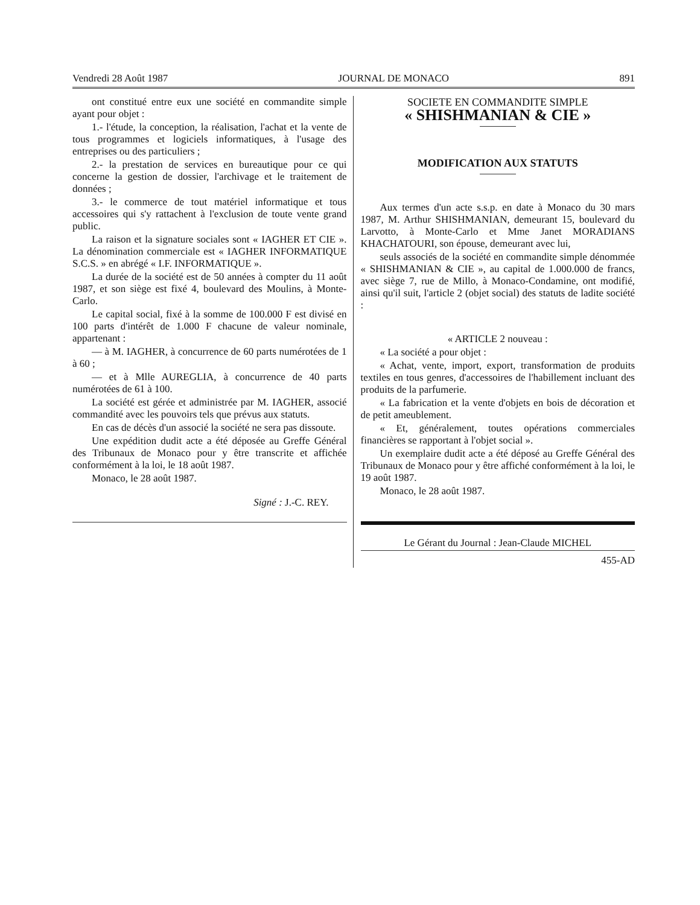Vendredi 28 Août 1987 JOURNAL DE MONACO 891
ont constitué entre eux une société en commandite simple ayant pour objet :
1.- l'étude, la conception, la réalisation, l'achat et la vente de tous programmes et logiciels informatiques, à l'usage des entreprises ou des particuliers ;
2.- la prestation de services en bureautique pour ce qui concerne la gestion de dossier, l'archivage et le traitement de données ;
3.- le commerce de tout matériel informatique et tous accessoires qui s'y rattachent à l'exclusion de toute vente grand public.
La raison et la signature sociales sont « IAGHER ET CIE ». La dénomination commerciale est « IAGHER INFORMATIQUE S.C.S. » en abrégé « I.F. INFORMATIQUE ».
La durée de la société est de 50 années à compter du 11 août 1987, et son siège est fixé 4, boulevard des Moulins, à Monte-Carlo.
Le capital social, fixé à la somme de 100.000 F est divisé en 100 parts d'intérêt de 1.000 F chacune de valeur nominale, appartenant :
— à M. IAGHER, à concurrence de 60 parts numérotées de 1 à 60 ;
— et à Mlle AUREGLIA, à concurrence de 40 parts numérotées de 61 à 100.
La société est gérée et administrée par M. IAGHER, associé commandité avec les pouvoirs tels que prévus aux statuts.
En cas de décès d'un associé la société ne sera pas dissoute.
Une expédition dudit acte a été déposée au Greffe Général des Tribunaux de Monaco pour y être transcrite et affichée conformément à la loi, le 18 août 1987.
Monaco, le 28 août 1987.
Signé : J.-C. REY.
SOCIETE EN COMMANDITE SIMPLE
« SHISHMANIAN & CIE »
MODIFICATION AUX STATUTS
Aux termes d'un acte s.s.p. en date à Monaco du 30 mars 1987, M. Arthur SHISHMANIAN, demeurant 15, boulevard du Larvotto, à Monte-Carlo et Mme Janet MORADIANS KHACHATOURI, son épouse, demeurant avec lui,
seuls associés de la société en commandite simple dénommée « SHISHMANIAN & CIE », au capital de 1.000.000 de francs, avec siège 7, rue de Millo, à Monaco-Condamine, ont modifié, ainsi qu'il suit, l'article 2 (objet social) des statuts de ladite société :
« ARTICLE 2 nouveau :
« La société a pour objet :
« Achat, vente, import, export, transformation de produits textiles en tous genres, d'accessoires de l'habillement incluant des produits de la parfumerie.
« La fabrication et la vente d'objets en bois de décoration et de petit ameublement.
« Et, généralement, toutes opérations commerciales financières se rapportant à l'objet social ».
Un exemplaire dudit acte a été déposé au Greffe Général des Tribunaux de Monaco pour y être affiché conformément à la loi, le 19 août 1987.
Monaco, le 28 août 1987.
Le Gérant du Journal : Jean-Claude MICHEL
455-AD